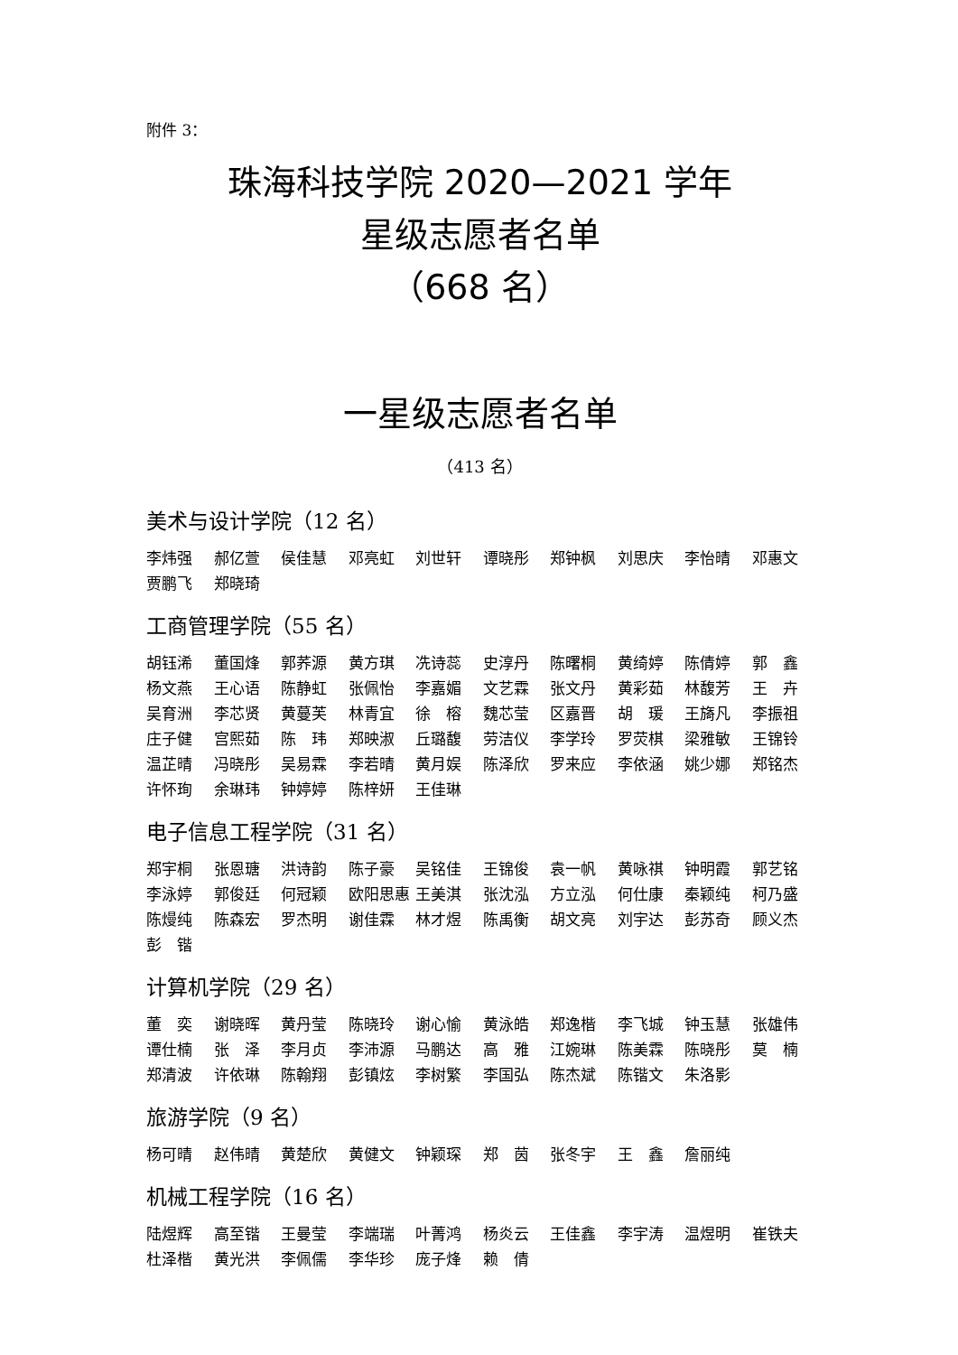附件 3：
珠海科技学院 2020—2021 学年
星级志愿者名单
（668 名）
一星级志愿者名单
（413 名）
美术与设计学院（12 名）
李炜强 郝亿萱 侯佳慧 邓亮虹 刘世轩 谭晓彤 郑钟枫 刘思庆 李怡晴 邓惠文 贾鹏飞 郑晓琦
工商管理学院（55 名）
胡钰浠 董国烽 郭荞源 黄方琪 冼诗蕊 史淳丹 陈曙桐 黄绮婷 陈倩婷 郭　鑫 杨文燕 王心语 陈静虹 张佩怡 李嘉媚 文艺霖 张文丹 黄彩茹 林馥芳 王　卉 吴育洲 李芯贤 黄蔓芙 林青宜 徐　榕 魏芯莹 区嘉晋 胡　瑗 王旖凡 李振祖 庄子健 宫熙茹 陈　玮 郑映淑 丘璐馥 劳洁仪 李学玲 罗荧棋 梁雅敏 王锦铃 温芷晴 冯晓彤 吴易霖 李若晴 黄月娱 陈泽欣 罗来应 李依涵 姚少娜 郑铭杰 许怀珣 余琳玮 钟婷婷 陈梓妍 王佳琳
电子信息工程学院（31 名）
郑宇桐 张恩瑭 洪诗韵 陈子豪 吴铭佳 王锦俊 袁一帆 黄咏祺 钟明霞 郭艺铭 李泳婷 郭俊廷 何冠颖 欧阳思惠 王美淇 张沈泓 方立泓 何仕康 秦颖纯 柯乃盛 陈熳纯 陈森宏 罗杰明 谢佳霖 林才煜 陈禹衡 胡文亮 刘宇达 彭苏奇 顾义杰 彭　锴
计算机学院（29 名）
董　奕 谢晓晖 黄丹莹 陈晓玲 谢心愉 黄泳皓 郑逸楷 李飞城 钟玉慧 张雄伟 谭仕楠 张　泽 李月贞 李沛源 马鹏达 高　雅 江婉琳 陈美霖 陈晓彤 莫　楠 郑清波 许依琳 陈翰翔 彭镇炫 李树繁 李国弘 陈杰斌 陈锴文 朱洛影
旅游学院（9 名）
杨可晴 赵伟晴 黄楚欣 黄健文 钟颖琛 郑　茵 张冬宇 王　鑫 詹丽纯
机械工程学院（16 名）
陆煜辉 高至锴 王曼莹 李端瑞 叶菁鸿 杨炎云 王佳鑫 李宇涛 温煜明 崔铁夫 杜泽楷 黄光洪 李佩儒 李华珍 庞子烽 赖　倩